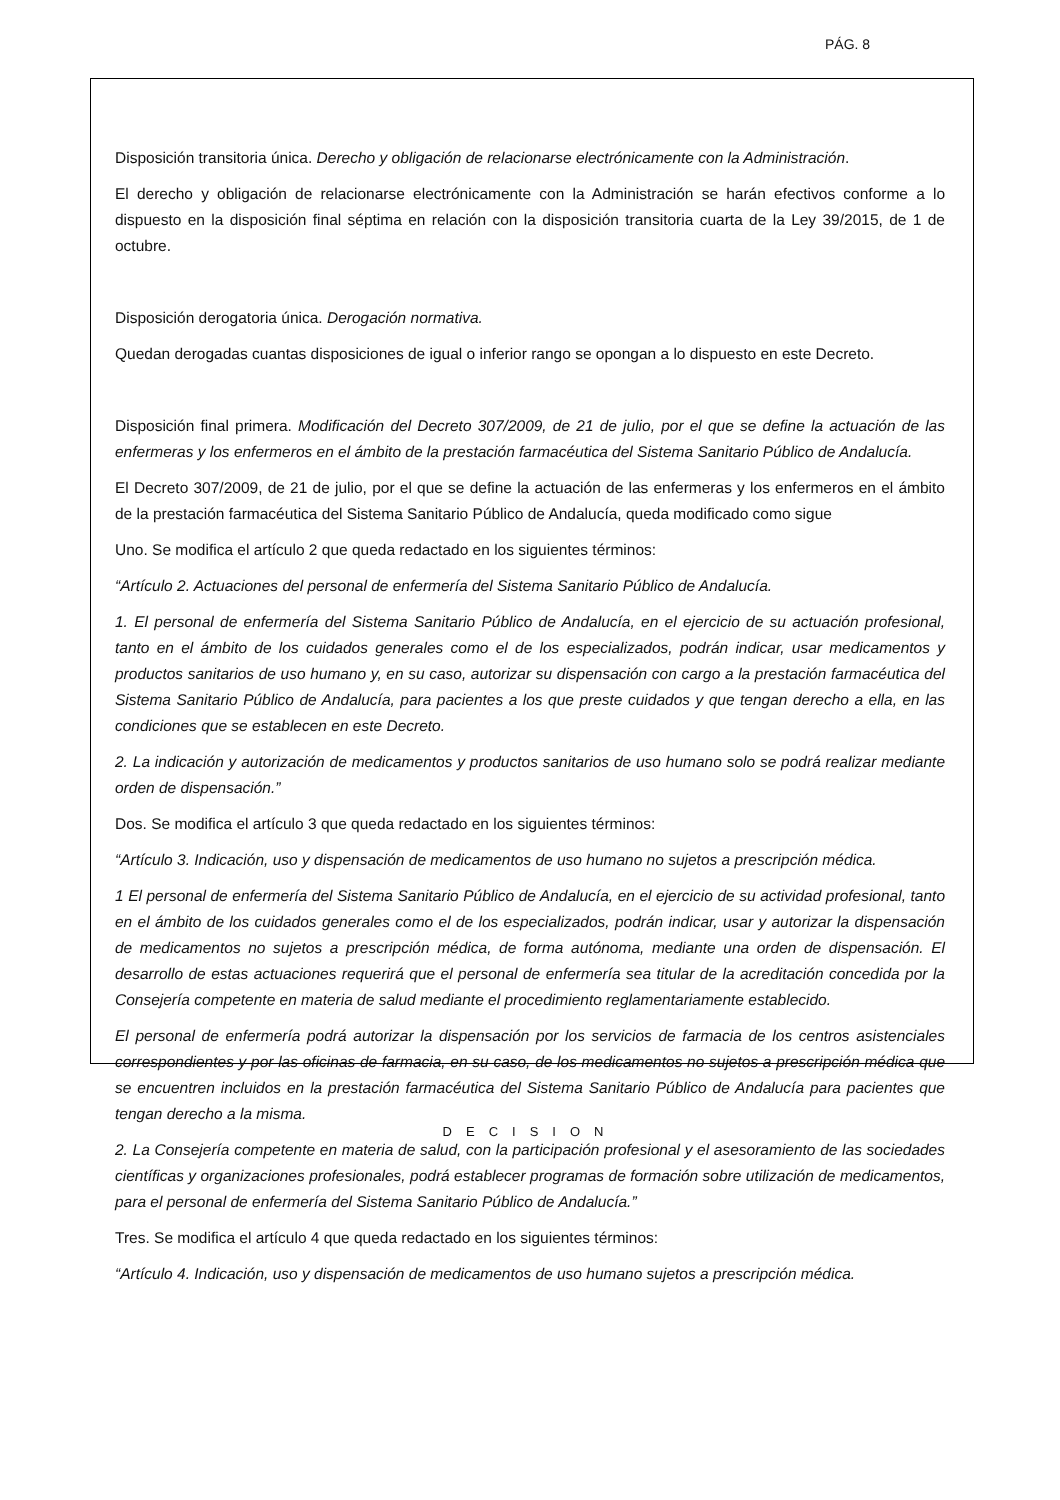PÁG. 8
Disposición transitoria única. Derecho y obligación de relacionarse electrónicamente con la Administración.
El derecho y obligación de relacionarse electrónicamente con la Administración se harán efectivos conforme a lo dispuesto en la disposición final séptima en relación con la disposición transitoria cuarta de la Ley 39/2015, de 1 de octubre.
Disposición derogatoria única. Derogación normativa.
Quedan derogadas cuantas disposiciones de igual o inferior rango se opongan a lo dispuesto en este Decreto.
Disposición final primera. Modificación del Decreto 307/2009, de 21 de julio, por el que se define la actuación de las enfermeras y los enfermeros en el ámbito de la prestación farmacéutica del Sistema Sanitario Público de Andalucía.
El Decreto 307/2009, de 21 de julio, por el que se define la actuación de las enfermeras y los enfermeros en el ámbito de la prestación farmacéutica del Sistema Sanitario Público de Andalucía, queda modificado como sigue
Uno. Se modifica el artículo 2 que queda redactado en los siguientes términos:
“Artículo 2. Actuaciones del personal de enfermería del Sistema Sanitario Público de Andalucía.
1. El personal de enfermería del Sistema Sanitario Público de Andalucía, en el ejercicio de su actuación profesional, tanto en el ámbito de los cuidados generales como el de los especializados, podrán indicar, usar medicamentos y productos sanitarios de uso humano y, en su caso, autorizar su dispensación con cargo a la prestación farmacéutica del Sistema Sanitario Público de Andalucía, para pacientes a los que preste cuidados y que tengan derecho a ella, en las condiciones que se establecen en este Decreto.
2. La indicación y autorización de medicamentos y productos sanitarios de uso humano solo se podrá realizar mediante orden de dispensación.”
Dos. Se modifica el artículo 3 que queda redactado en los siguientes términos:
“Artículo 3. Indicación, uso y dispensación de medicamentos de uso humano no sujetos a prescripción médica.
1 El personal de enfermería del Sistema Sanitario Público de Andalucía, en el ejercicio de su actividad profesional, tanto en el ámbito de los cuidados generales como el de los especializados, podrán indicar, usar y autorizar la dispensación de medicamentos no sujetos a prescripción médica, de forma autónoma, mediante una orden de dispensación. El desarrollo de estas actuaciones requerirá que el personal de enfermería sea titular de la acreditación concedida por la Consejería competente en materia de salud mediante el procedimiento reglamentariamente establecido.
El personal de enfermería podrá autorizar la dispensación por los servicios de farmacia de los centros asistenciales correspondientes y por las oficinas de farmacia, en su caso, de los medicamentos no sujetos a prescripción médica que se encuentren incluidos en la prestación farmacéutica del Sistema Sanitario Público de Andalucía para pacientes que tengan derecho a la misma.
2. La Consejería competente en materia de salud, con la participación profesional y el asesoramiento de las sociedades científicas y organizaciones profesionales, podrá establecer programas de formación sobre utilización de medicamentos, para el personal de enfermería del Sistema Sanitario Público de Andalucía.”
Tres. Se modifica el artículo 4 que queda redactado en los siguientes términos:
“Artículo 4. Indicación, uso y dispensación de medicamentos de uso humano sujetos a prescripción médica.
DECISION